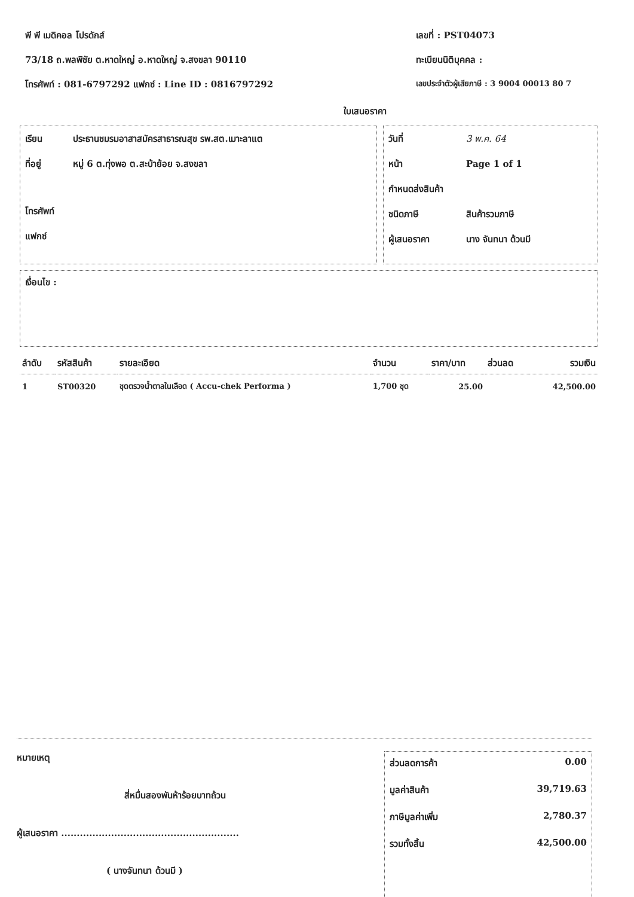พี พี เมดิคอล โปรดักส์
73/18 ถ.พลพิชัย ต.หาดใหญ่ อ.หาดใหญ่ จ.สงขลา 90110
โทรศัพท์ : 081-6797292 แฟกซ์ : Line ID : 0816797292
เลขที่ : PST04073
ทะเบียนนิติบุคคล :
เลขประจำตัวผู้เสียภาษี : 3 9004 00013 80 7
ใบเสนอราคา
เรียน ประธานชมรมอาสาสมัครสาธารณสุข รพ.สต.เมาะลาแต
ที่อยู่ หมู่ 6 ต.ทุ่งพอ ต.สะบ้าย้อย จ.สงขลา
โทรศัพท์
แฟกซ์
วันที่ 3 พ.ค. 64
หน้า Page 1 of 1
กำหนดส่งสินค้า
ชนิดภาษี สินค้ารวมภาษี
ผู้เสนอราคา นาง จันทนา ด้วนมี
เงื่อนไข :
| ลำดับ | รหัสสินค้า | รายละเอียด | จำนวน | ราคา/บาท | ส่วนลด | รวมเงิน |
| --- | --- | --- | --- | --- | --- | --- |
| 1 | ST00320 | ชุดตรวจน้ำตาลในเลือด ( Accu-chek Performa ) | 1,700 ชุด | 25.00 | | 42,500.00 |
หมายเหตุ
สี่หมื่นสองพันห้าร้อยบาทถ้วน
ผู้เสนอราคา .........................................................
( นางจันทนา ด้วนมี )
ส่วนลดการค้า 0.00
มูลค่าสินค้า 39,719.63
ภาษีมูลค่าเพิ่ม 2,780.37
รวมทั้งสิ้น 42,500.00